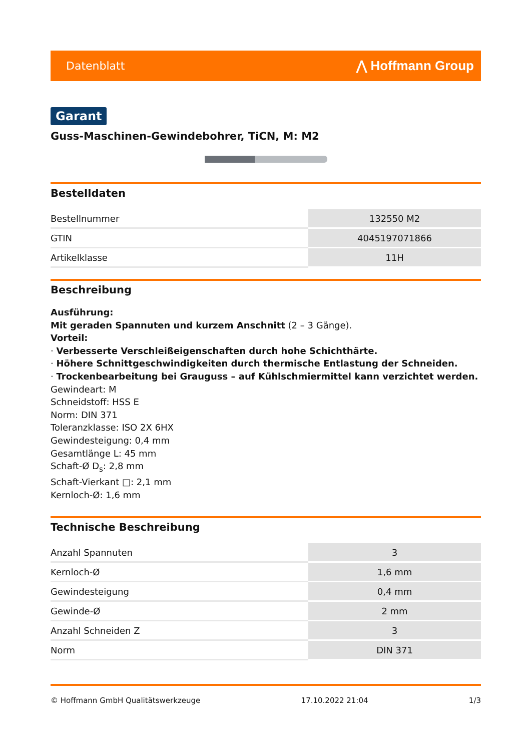Datenblatt ⋀ Hoffmann Group
Garant
Guss-Maschinen-Gewindebohrer, TiCN, M: M2
Bestelldaten
| Bestellnummer | 132550 M2 |
| GTIN | 4045197071866 |
| Artikelklasse | 11H |
Beschreibung
Ausführung:
Mit geraden Spannuten und kurzem Anschnitt (2 – 3 Gänge).
Vorteil:
· Verbesserte Verschleißeigenschaften durch hohe Schichthärte.
· Höhere Schnittgeschwindigkeiten durch thermische Entlastung der Schneiden.
· Trockenbearbeitung bei Grauguss – auf Kühlschmiermittel kann verzichtet werden.
Gewindeart: M
Schneidstoff: HSS E
Norm: DIN 371
Toleranzklasse: ISO 2X 6HX
Gewindesteigung: 0,4 mm
Gesamtlänge L: 45 mm
Schaft-Ø D<sub>s</sub>: 2,8 mm
Schaft-Vierkant □: 2,1 mm
Kernloch-Ø: 1,6 mm
Technische Beschreibung
| Anzahl Spannuten | 3 |
| Kernloch-Ø | 1,6 mm |
| Gewindesteigung | 0,4 mm |
| Gewinde-Ø | 2 mm |
| Anzahl Schneiden Z | 3 |
| Norm | DIN 371 |
© Hoffmann GmbH Qualitätswerkzeuge 17.10.2022 21:04 1/3